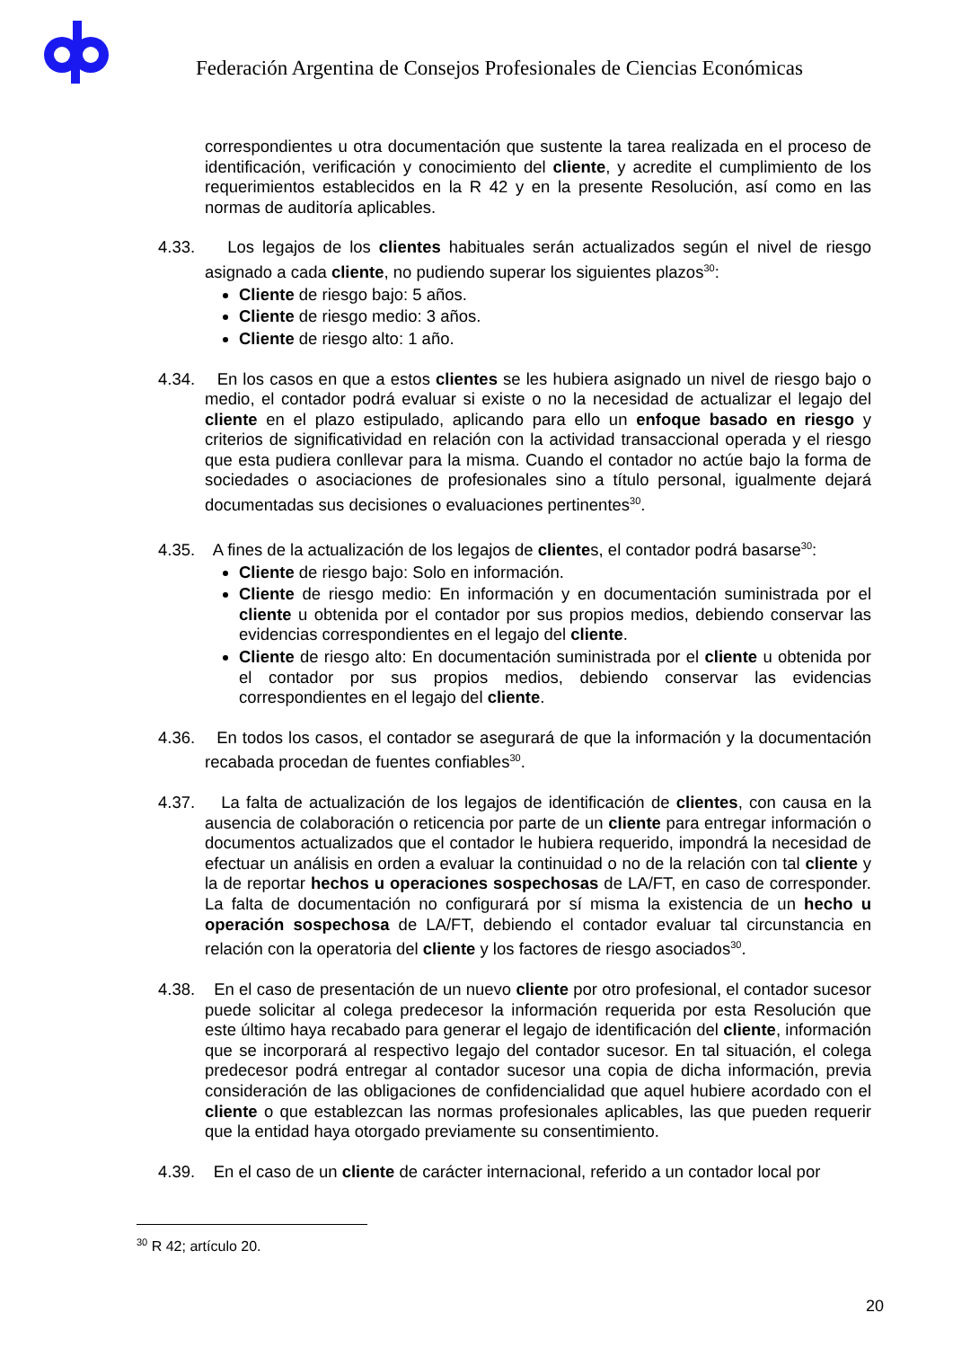Federación Argentina de Consejos Profesionales de Ciencias Económicas
correspondientes u otra documentación que sustente la tarea realizada en el proceso de identificación, verificación y conocimiento del cliente, y acredite el cumplimiento de los requerimientos establecidos en la R 42 y en la presente Resolución, así como en las normas de auditoría aplicables.
4.33. Los legajos de los clientes habituales serán actualizados según el nivel de riesgo asignado a cada cliente, no pudiendo superar los siguientes plazos<sup>30</sup>:
Cliente de riesgo bajo: 5 años.
Cliente de riesgo medio: 3 años.
Cliente de riesgo alto: 1 año.
4.34. En los casos en que a estos clientes se les hubiera asignado un nivel de riesgo bajo o medio, el contador podrá evaluar si existe o no la necesidad de actualizar el legajo del cliente en el plazo estipulado, aplicando para ello un enfoque basado en riesgo y criterios de significatividad en relación con la actividad transaccional operada y el riesgo que esta pudiera conllevar para la misma. Cuando el contador no actúe bajo la forma de sociedades o asociaciones de profesionales sino a título personal, igualmente dejará documentadas sus decisiones o evaluaciones pertinentes<sup>30</sup>.
4.35. A fines de la actualización de los legajos de clientes, el contador podrá basarse<sup>30</sup>:
Cliente de riesgo bajo: Solo en información.
Cliente de riesgo medio: En información y en documentación suministrada por el cliente u obtenida por el contador por sus propios medios, debiendo conservar las evidencias correspondientes en el legajo del cliente.
Cliente de riesgo alto: En documentación suministrada por el cliente u obtenida por el contador por sus propios medios, debiendo conservar las evidencias correspondientes en el legajo del cliente.
4.36. En todos los casos, el contador se asegurará de que la información y la documentación recabada procedan de fuentes confiables<sup>30</sup>.
4.37. La falta de actualización de los legajos de identificación de clientes, con causa en la ausencia de colaboración o reticencia por parte de un cliente para entregar información o documentos actualizados que el contador le hubiera requerido, impondrá la necesidad de efectuar un análisis en orden a evaluar la continuidad o no de la relación con tal cliente y la de reportar hechos u operaciones sospechosas de LA/FT, en caso de corresponder. La falta de documentación no configurará por sí misma la existencia de un hecho u operación sospechosa de LA/FT, debiendo el contador evaluar tal circunstancia en relación con la operatoria del cliente y los factores de riesgo asociados<sup>30</sup>.
4.38. En el caso de presentación de un nuevo cliente por otro profesional, el contador sucesor puede solicitar al colega predecesor la información requerida por esta Resolución que este último haya recabado para generar el legajo de identificación del cliente, información que se incorporará al respectivo legajo del contador sucesor. En tal situación, el colega predecesor podrá entregar al contador sucesor una copia de dicha información, previa consideración de las obligaciones de confidencialidad que aquel hubiere acordado con el cliente o que establezcan las normas profesionales aplicables, las que pueden requerir que la entidad haya otorgado previamente su consentimiento.
4.39. En el caso de un cliente de carácter internacional, referido a un contador local por
<sup>30</sup> R 42; artículo 20.
20